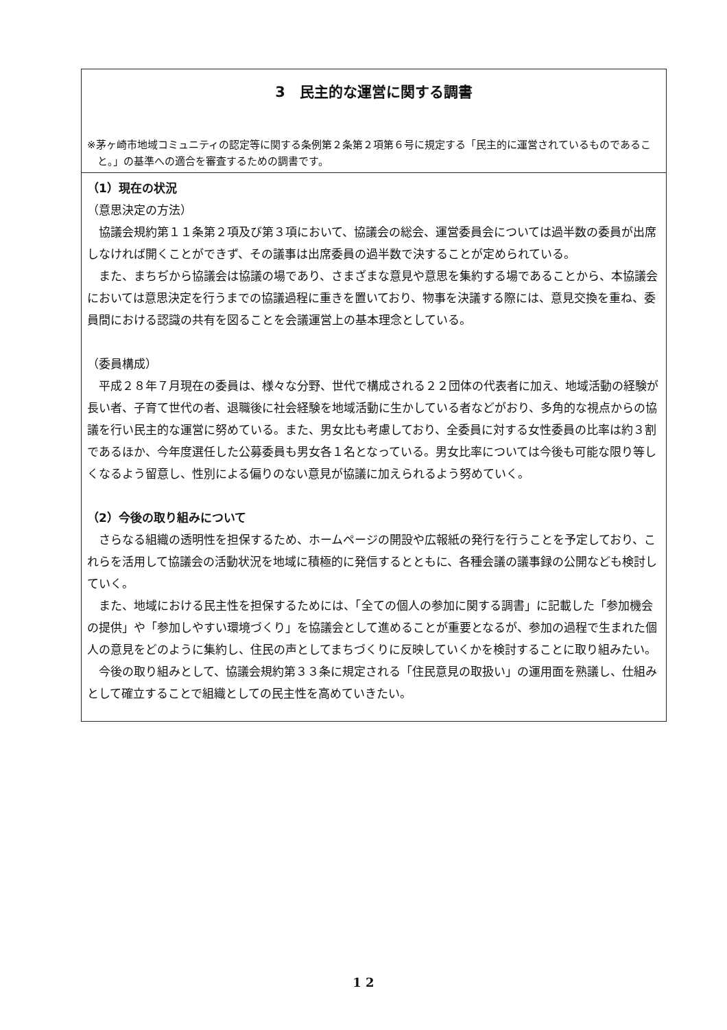3　民主的な運営に関する調書
※茅ヶ崎市地域コミュニティの認定等に関する条例第２条第２項第６号に規定する「民主的に運営されているものであること。」の基準への適合を審査するための調書です。
（1）現在の状況
（意思決定の方法）
協議会規約第１１条第２項及び第３項において、協議会の総会、運営委員会については過半数の委員が出席しなければ開くことができず、その議事は出席委員の過半数で決することが定められている。
また、まちぢから協議会は協議の場であり、さまざまな意見や意思を集約する場であることから、本協議会においては意思決定を行うまでの協議過程に重きを置いており、物事を決議する際には、意見交換を重ね、委員間における認識の共有を図ることを会議運営上の基本理念としている。
（委員構成）
平成２８年７月現在の委員は、様々な分野、世代で構成される２２団体の代表者に加え、地域活動の経験が長い者、子育て世代の者、退職後に社会経験を地域活動に生かしている者などがおり、多角的な視点からの協議を行い民主的な運営に努めている。また、男女比も考慮しており、全委員に対する女性委員の比率は約３割であるほか、今年度選任した公募委員も男女各１名となっている。男女比率については今後も可能な限り等しくなるよう留意し、性別による偏りのない意見が協議に加えられるよう努めていく。
（2）今後の取り組みについて
さらなる組織の透明性を担保するため、ホームページの開設や広報紙の発行を行うことを予定しており、これらを活用して協議会の活動状況を地域に積極的に発信するとともに、各種会議の議事録の公開なども検討していく。
また、地域における民主性を担保するためには、「全ての個人の参加に関する調書」に記載した「参加機会の提供」や「参加しやすい環境づくり」を協議会として進めることが重要となるが、参加の過程で生まれた個人の意見をどのように集約し、住民の声としてまちづくりに反映していくかを検討することに取り組みたい。
今後の取り組みとして、協議会規約第３３条に規定される「住民意見の取扱い」の運用面を熟議し、仕組みとして確立することで組織としての民主性を高めていきたい。
1 2